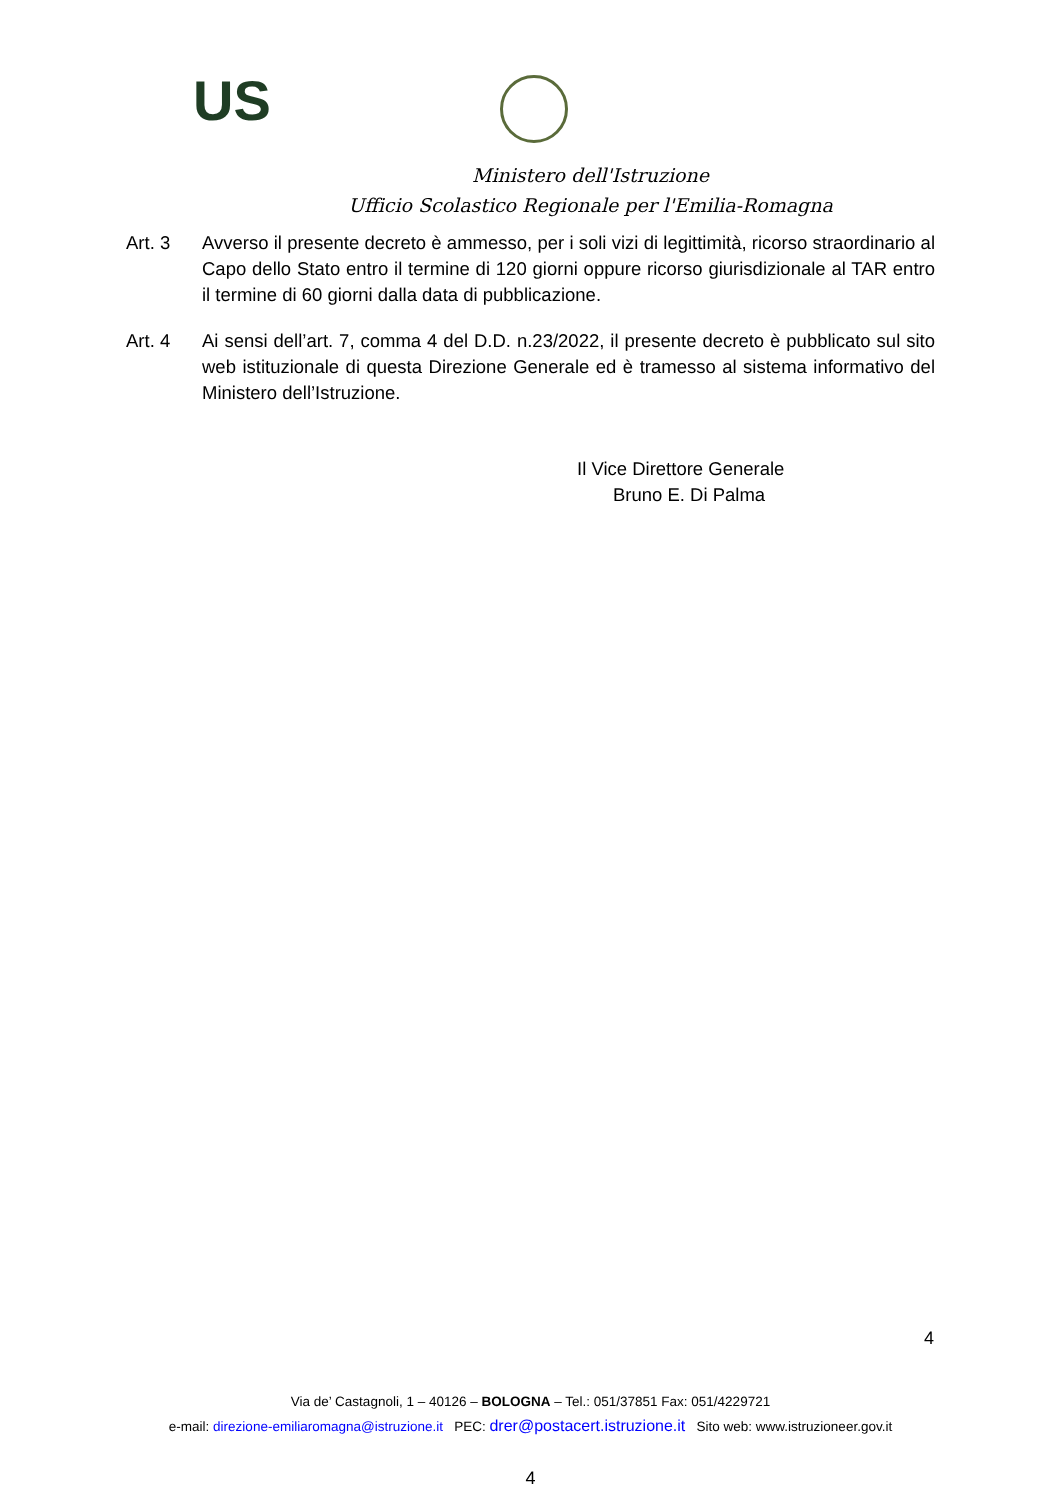US
Ministero dell'Istruzione
Ufficio Scolastico Regionale per l'Emilia-Romagna
Art. 3 Avverso il presente decreto è ammesso, per i soli vizi di legittimità, ricorso straordinario al Capo dello Stato entro il termine di 120 giorni oppure ricorso giurisdizionale al TAR entro il termine di 60 giorni dalla data di pubblicazione.
Art. 4 Ai sensi dell’art. 7, comma 4 del D.D. n.23/2022, il presente decreto è pubblicato sul sito web istituzionale di questa Direzione Generale ed è tramesso al sistema informativo del Ministero dell’Istruzione.
Il Vice Direttore Generale
Bruno E. Di Palma
4
Via de’ Castagnoli, 1 – 40126 – BOLOGNA – Tel.: 051/37851 Fax: 051/4229721
e-mail: direzione-emiliaromagna@istruzione.it PEC: drer@postacert.istruzione.it Sito web: www.istruzioneer.gov.it
4